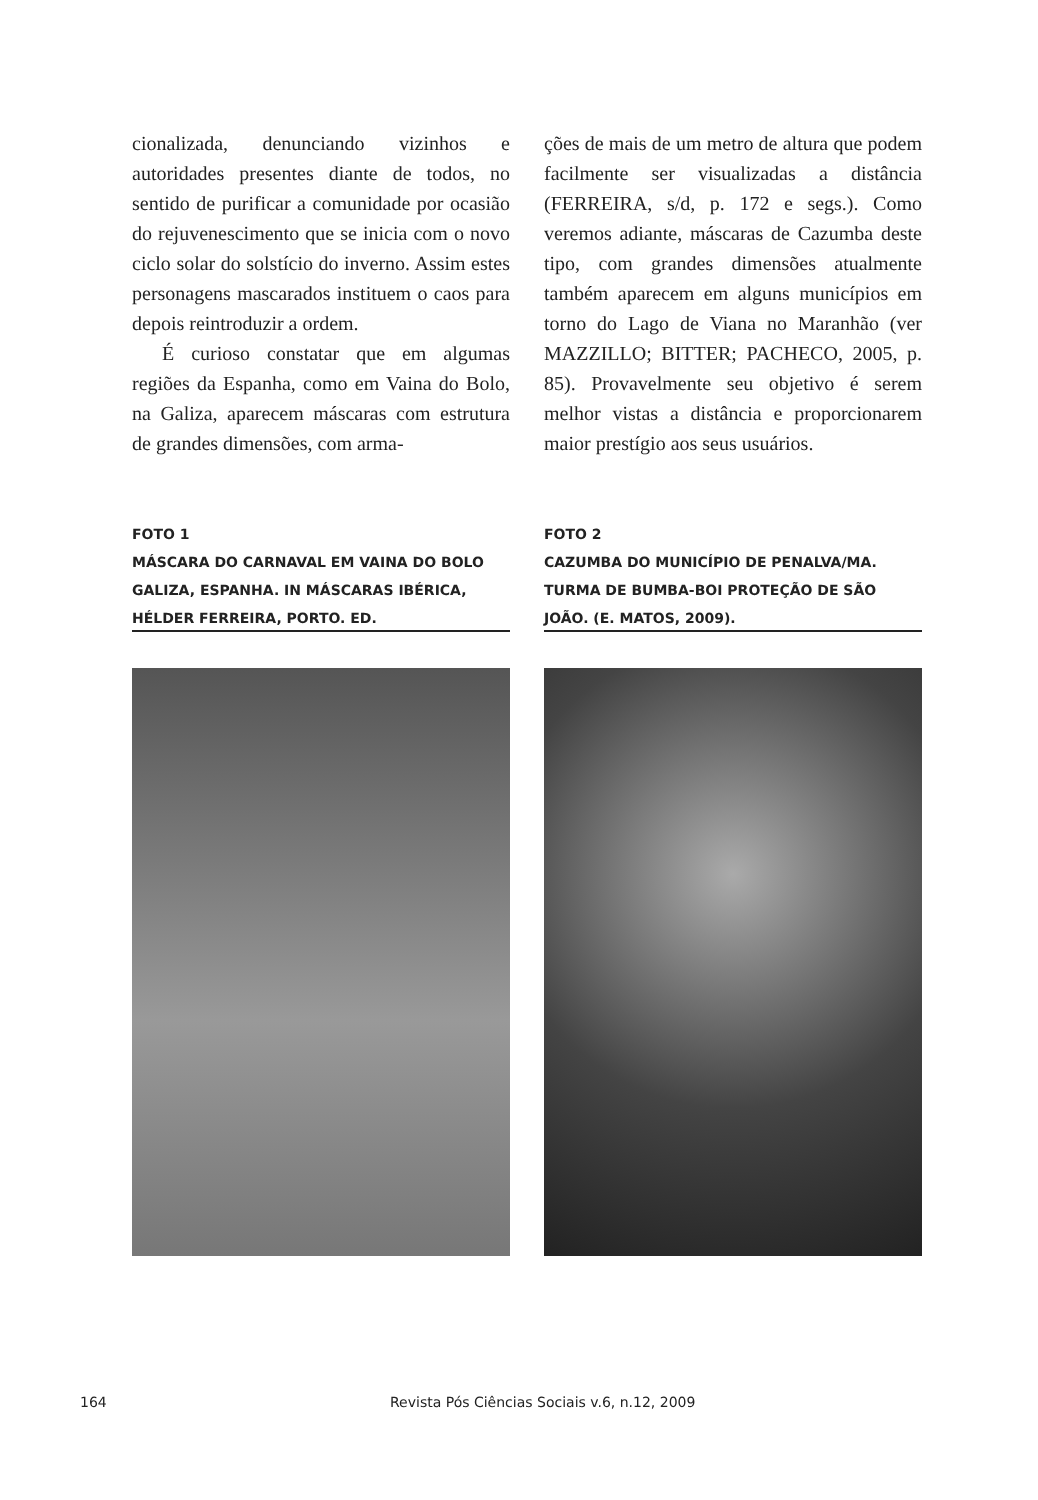cionalizada, denunciando vizinhos e autoridades presentes diante de todos, no sentido de purificar a comunidade por ocasião do rejuvenescimento que se inicia com o novo ciclo solar do solstício do inverno. Assim estes personagens mascarados instituem o caos para depois reintroduzir a ordem.
É curioso constatar que em algumas regiões da Espanha, como em Vaina do Bolo, na Galiza, aparecem máscaras com estrutura de grandes dimensões, com arma-
ções de mais de um metro de altura que podem facilmente ser visualizadas a distância (FERREIRA, s/d, p. 172 e segs.). Como veremos adiante, máscaras de Cazumba deste tipo, com grandes dimensões atualmente também aparecem em alguns municípios em torno do Lago de Viana no Maranhão (ver MAZZILLO; BITTER; PACHECO, 2005, p. 85). Provavelmente seu objetivo é serem melhor vistas a distância e proporcionarem maior prestígio aos seus usuários.
FOTO 1
MÁSCARA DO CARNAVAL EM VAINA DO BOLO GALIZA, ESPANHA. IN MÁSCARAS IBÉRICA, HÉLDER FERREIRA, PORTO. ED.
FOTO 2
CAZUMBA DO MUNICÍPIO DE PENALVA/MA. TURMA DE BUMBA-BOI PROTEÇÃO DE SÃO JOÃO. (E. MATOS, 2009).
164 Revista Pós Ciências Sociais v.6, n.12, 2009